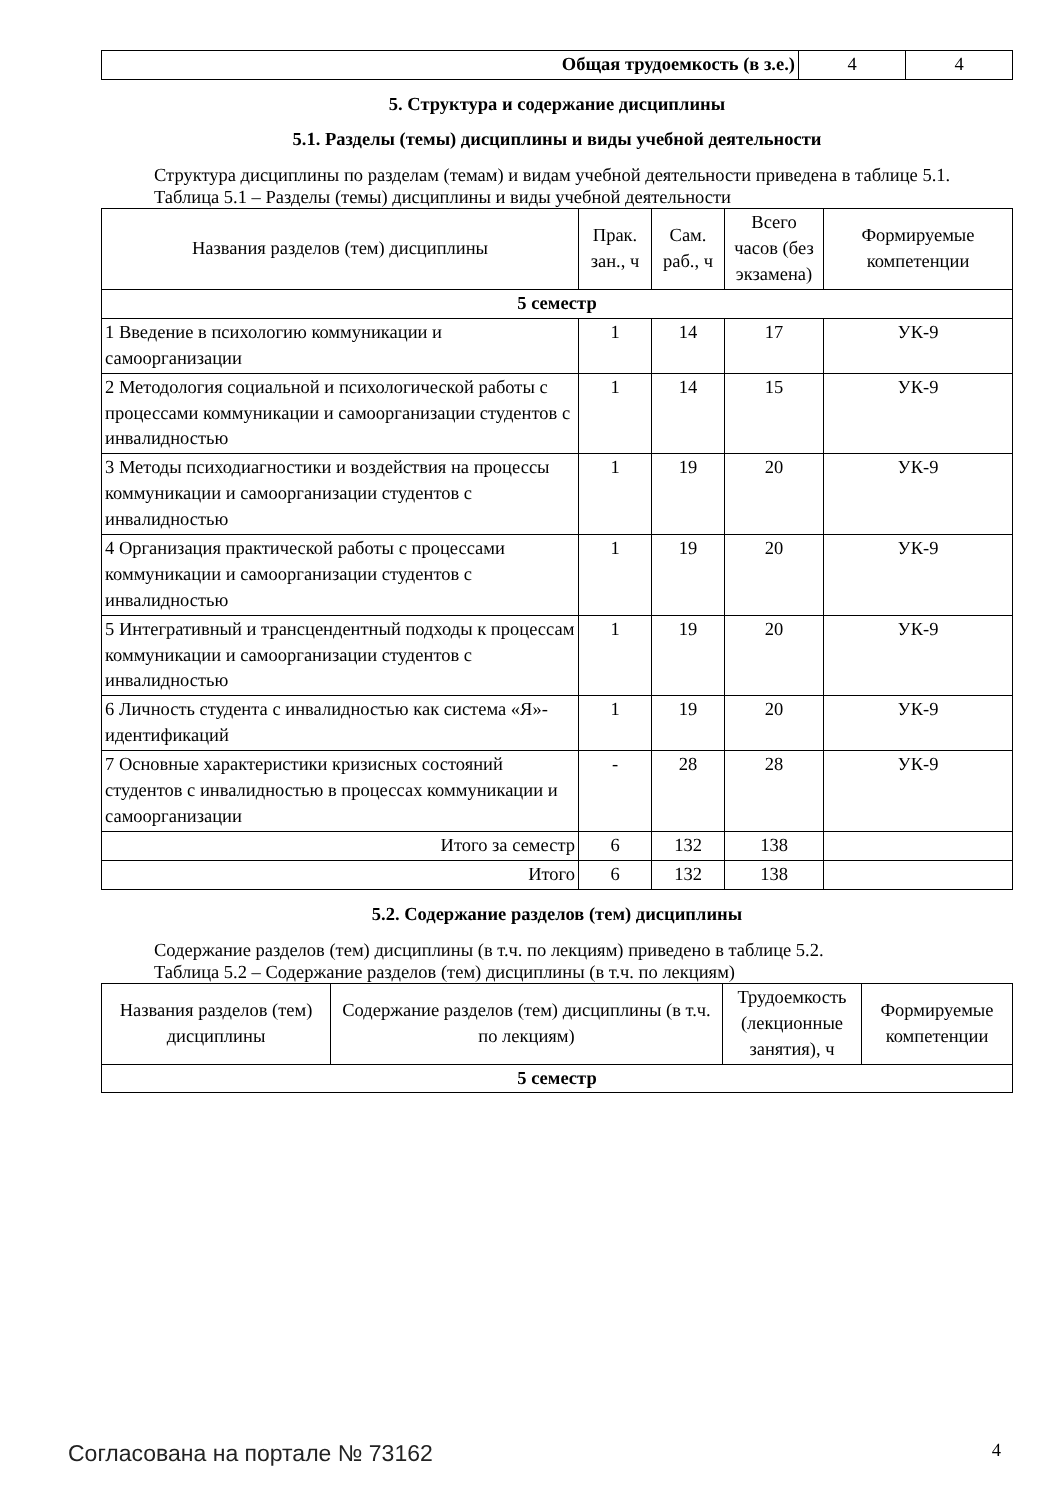| Общая трудоемкость (в з.е.) | 4 | 4 |
5. Структура и содержание дисциплины
5.1. Разделы (темы) дисциплины и виды учебной деятельности
Структура дисциплины по разделам (темам) и видам учебной деятельности приведена в таблице 5.1.
Таблица 5.1 – Разделы (темы) дисциплины и виды учебной деятельности
| Названия разделов (тем) дисциплины | Прак. зан., ч | Сам. раб., ч | Всего часов (без экзамена) | Формируемые компетенции |
| --- | --- | --- | --- | --- |
| 5 семестр | | | | |
| 1 Введение в психологию коммуникации и самоорганизации | 1 | 14 | 17 | УК-9 |
| 2 Методология социальной и психологической работы с процессами коммуникации и самоорганизации студентов с инвалидностью | 1 | 14 | 15 | УК-9 |
| 3 Методы психодиагностики и воздействия на процессы коммуникации и самоорганизации студентов с инвалидностью | 1 | 19 | 20 | УК-9 |
| 4 Организация практической работы с процессами коммуникации и самоорганизации студентов с инвалидностью | 1 | 19 | 20 | УК-9 |
| 5 Интегративный и трансцендентный подходы к процессам коммуникации и самоорганизации студентов с инвалидностью | 1 | 19 | 20 | УК-9 |
| 6 Личность студента с инвалидностью как система «Я»-идентификаций | 1 | 19 | 20 | УК-9 |
| 7 Основные характеристики кризисных состояний студентов с инвалидностью в процессах коммуникации и самоорганизации | - | 28 | 28 | УК-9 |
| Итого за семестр | 6 | 132 | 138 | |
| Итого | 6 | 132 | 138 | |
5.2. Содержание разделов (тем) дисциплины
Содержание разделов (тем) дисциплины (в т.ч. по лекциям) приведено в таблице 5.2.
Таблица 5.2 – Содержание разделов (тем) дисциплины (в т.ч. по лекциям)
| Названия разделов (тем) дисциплины | Содержание разделов (тем) дисциплины (в т.ч. по лекциям) | Трудоемкость (лекционные занятия), ч | Формируемые компетенции |
| --- | --- | --- | --- |
| 5 семестр | | | |
Согласована на портале № 73162 4